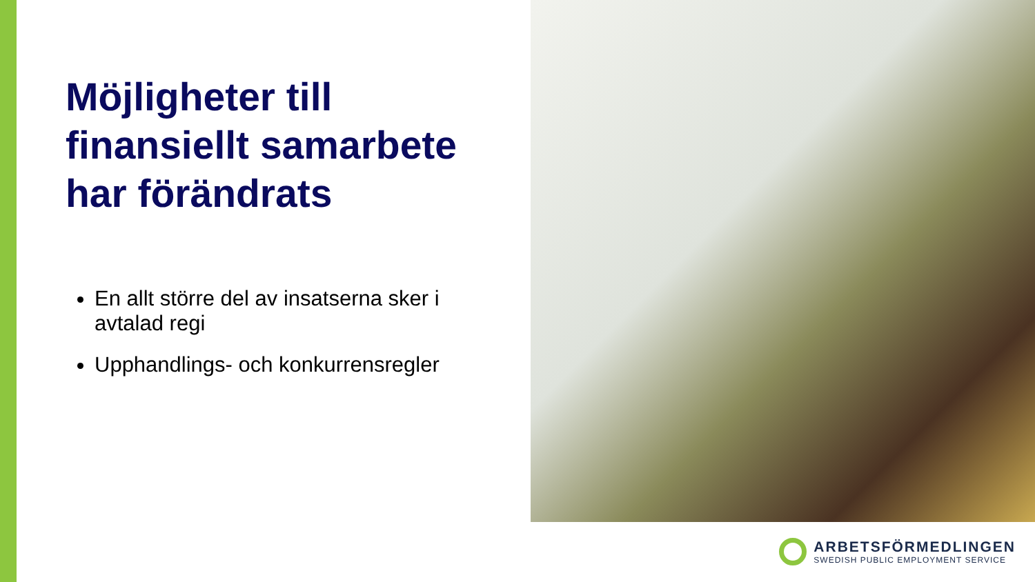Möjligheter till finansiellt samarbete har förändrats
En allt större del av insatserna sker i avtalad regi
Upphandlings- och konkurrensregler
ARBETSFÖRMEDLINGEN
SWEDISH PUBLIC EMPLOYMENT SERVICE